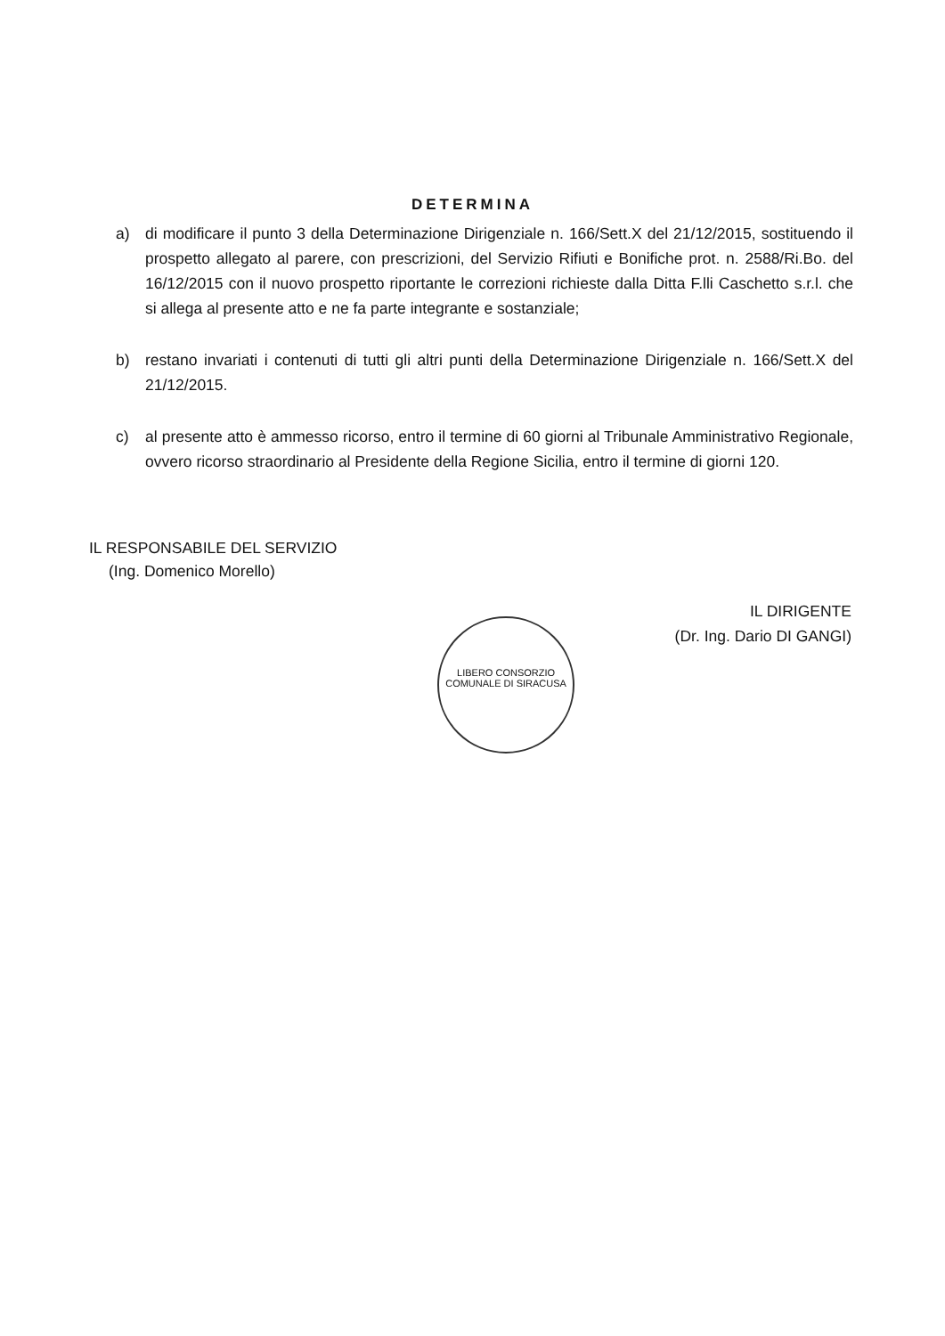DETERMINA
a) di modificare il punto 3 della Determinazione Dirigenziale n. 166/Sett.X del 21/12/2015, sostituendo il prospetto allegato al parere, con prescrizioni, del Servizio Rifiuti e Bonifiche prot. n. 2588/Ri.Bo. del 16/12/2015 con il nuovo prospetto riportante le correzioni richieste dalla Ditta F.lli Caschetto s.r.l. che si allega al presente atto e ne fa parte integrante e sostanziale;
b) restano invariati i contenuti di tutti gli altri punti della Determinazione Dirigenziale n. 166/Sett.X del 21/12/2015.
c) al presente atto è ammesso ricorso, entro il termine di 60 giorni al Tribunale Amministrativo Regionale, ovvero ricorso straordinario al Presidente della Regione Sicilia, entro il termine di giorni 120.
IL RESPONSABILE DEL SERVIZIO
(Ing. Domenico Morello)
LIBERO CONSORZIO COMUNALE DI SIRACUSA
IL DIRIGENTE
(Dr. Ing. Dario DI GANGI)